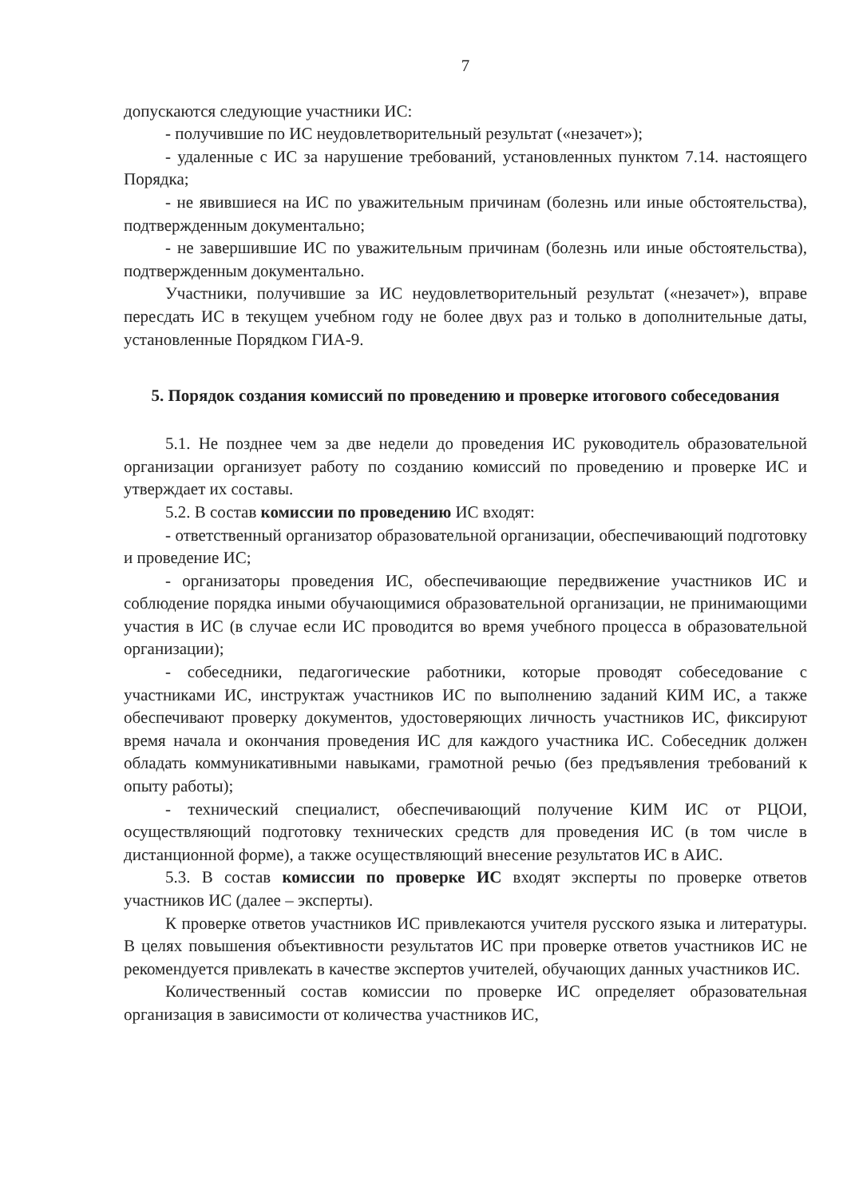7
допускаются следующие участники ИС:
- получившие по ИС неудовлетворительный результат («незачет»);
- удаленные с ИС за нарушение требований, установленных пунктом 7.14. настоящего Порядка;
- не явившиеся на ИС по уважительным причинам (болезнь или иные обстоятельства), подтвержденным документально;
- не завершившие ИС по уважительным причинам (болезнь или иные обстоятельства), подтвержденным документально.
Участники, получившие за ИС неудовлетворительный результат («незачет»), вправе пересдать ИС в текущем учебном году не более двух раз и только в дополнительные даты, установленные Порядком ГИА-9.
5. Порядок создания комиссий по проведению и проверке итогового собеседования
5.1. Не позднее чем за две недели до проведения ИС руководитель образовательной организации организует работу по созданию комиссий по проведению и проверке ИС и утверждает их составы.
5.2. В состав комиссии по проведению ИС входят:
- ответственный организатор образовательной организации, обеспечивающий подготовку и проведение ИС;
- организаторы проведения ИС, обеспечивающие передвижение участников ИС и соблюдение порядка иными обучающимися образовательной организации, не принимающими участия в ИС (в случае если ИС проводится во время учебного процесса в образовательной организации);
- собеседники, педагогические работники, которые проводят собеседование с участниками ИС, инструктаж участников ИС по выполнению заданий КИМ ИС, а также обеспечивают проверку документов, удостоверяющих личность участников ИС, фиксируют время начала и окончания проведения ИС для каждого участника ИС. Собеседник должен обладать коммуникативными навыками, грамотной речью (без предъявления требований к опыту работы);
- технический специалист, обеспечивающий получение КИМ ИС от РЦОИ, осуществляющий подготовку технических средств для проведения ИС (в том числе в дистанционной форме), а также осуществляющий внесение результатов ИС в АИС.
5.3. В состав комиссии по проверке ИС входят эксперты по проверке ответов участников ИС (далее – эксперты).
К проверке ответов участников ИС привлекаются учителя русского языка и литературы. В целях повышения объективности результатов ИС при проверке ответов участников ИС не рекомендуется привлекать в качестве экспертов учителей, обучающих данных участников ИС.
Количественный состав комиссии по проверке ИС определяет образовательная организация в зависимости от количества участников ИС,